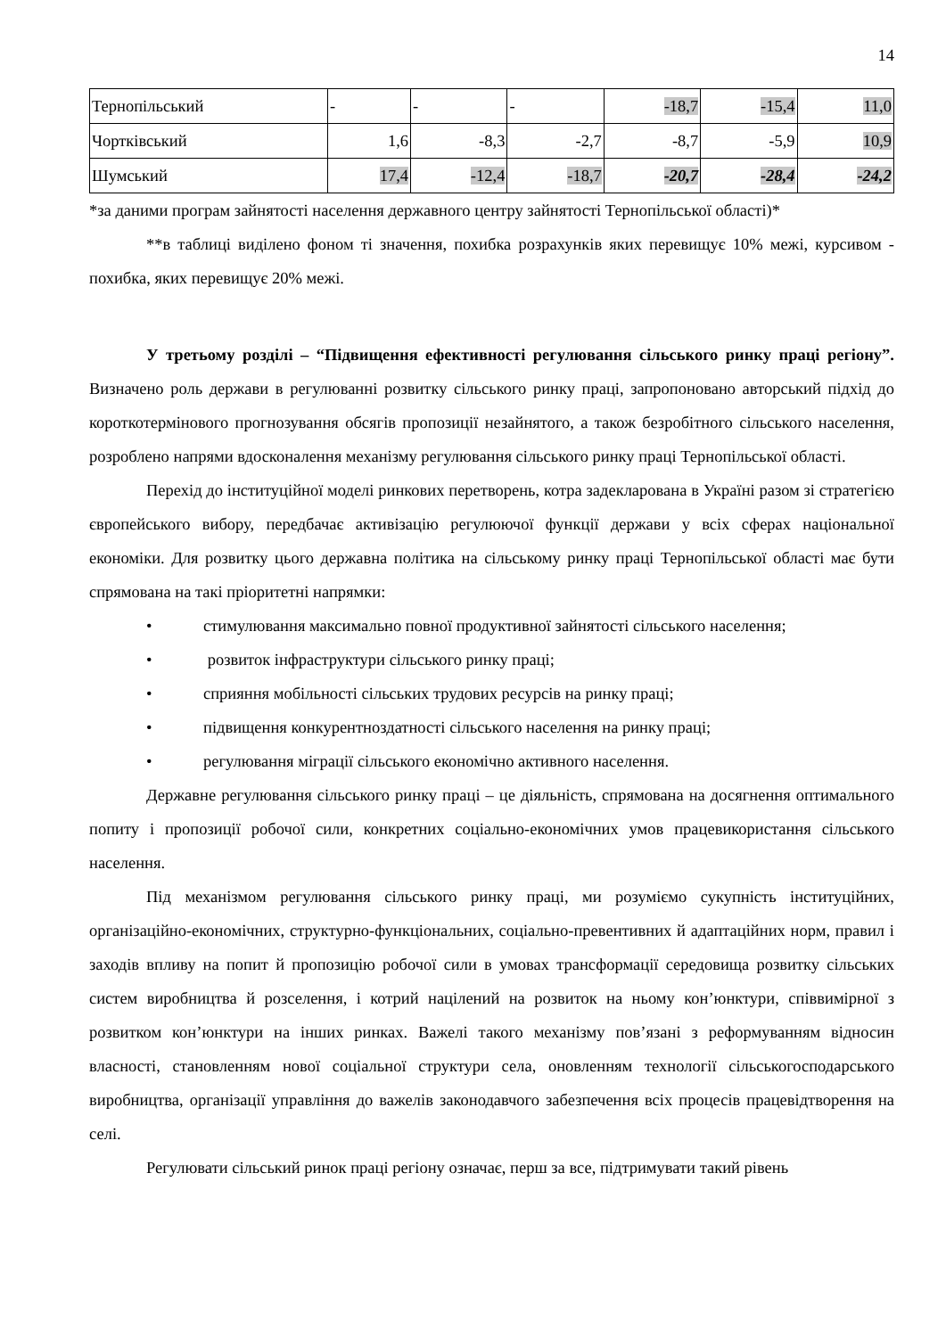14
| Тернопільський | - | - | - | -18,7 | -15,4 | 11,0 |
| Чортківський | 1,6 | -8,3 | -2,7 | -8,7 | -5,9 | 10,9 |
| Шумський | 17,4 | -12,4 | -18,7 | -20,7 | -28,4 | -24,2 |
*за даними програм зайнятості населення державного центру зайнятості Тернопільської області)*
**в таблиці виділено фоном ті значення, похибка розрахунків яких перевищує 10% межі, курсивом - похибка, яких перевищує 20% межі.
У третьому розділі – “Підвищення ефективності регулювання сільського ринку праці регіону”. Визначено роль держави в регулюванні розвитку сільського ринку праці, запропоновано авторський підхід до короткотермінового прогнозування обсягів пропозиції незайнятого, а також безробітного сільського населення, розроблено напрями вдосконалення механізму регулювання сільського ринку праці Тернопільської області.
Перехід до інституційної моделі ринкових перетворень, котра задекларована в Україні разом зі стратегією європейського вибору, передбачає активізацію регулюючої функції держави у всіх сферах національної економіки. Для розвитку цього державна політика на сільському ринку праці Тернопільської області має бути спрямована на такі пріоритетні напрямки:
• стимулювання максимально повної продуктивної зайнятості сільського населення;
• розвиток інфраструктури сільського ринку праці;
• сприяння мобільності сільських трудових ресурсів на ринку праці;
• підвищення конкурентноздатності сільського населення на ринку праці;
• регулювання міграції сільського економічно активного населення.
Державне регулювання сільського ринку праці – це діяльність, спрямована на досягнення оптимального попиту і пропозиції робочої сили, конкретних соціально-економічних умов працевикористання сільського населення.
Під механізмом регулювання сільського ринку праці, ми розуміємо сукупність інституційних, організаційно-економічних, структурно-функціональних, соціально-превентивних й адаптаційних норм, правил і заходів впливу на попит й пропозицію робочої сили в умовах трансформації середовища розвитку сільських систем виробництва й розселення, і котрий націлений на розвиток на ньому кон’юнктури, співвимірної з розвитком кон’юнктури на інших ринках. Важелі такого механізму пов’язані з реформуванням відносин власності, становленням нової соціальної структури села, оновленням технології сільськогосподарського виробництва, організації управління до важелів законодавчого забезпечення всіх процесів працевідтворення на селі.
Регулювати сільський ринок праці регіону означає, перш за все, підтримувати такий рівень